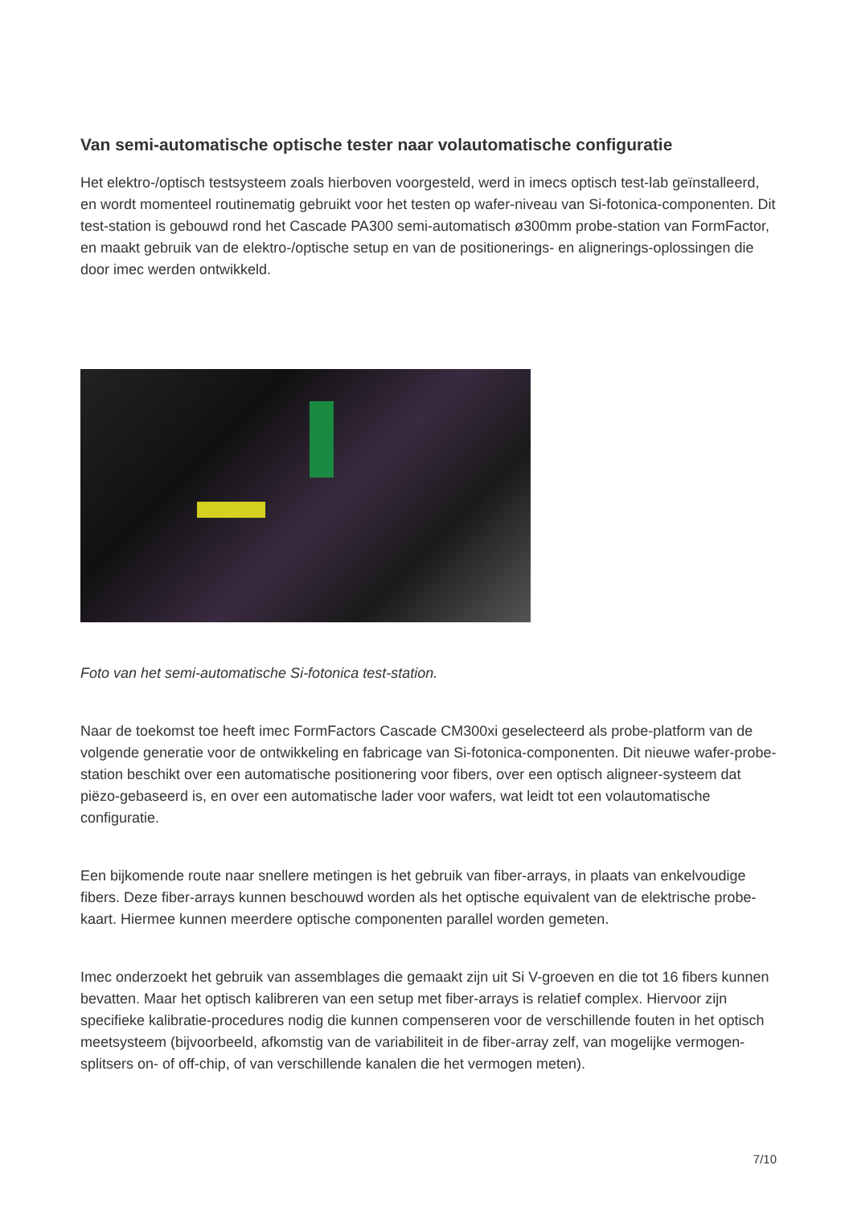Van semi-automatische optische tester naar volautomatische configuratie
Het elektro-/optisch testsysteem zoals hierboven voorgesteld, werd in imecs optisch test-lab geïnstalleerd, en wordt momenteel routinematig gebruikt voor het testen op wafer-niveau van Si-fotonica-componenten. Dit test-station is gebouwd rond het Cascade PA300 semi-automatisch ø300mm probe-station van FormFactor, en maakt gebruik van de elektro-/optische setup en van de positionerings- en alignerings-oplossingen die door imec werden ontwikkeld.
Foto van het semi-automatische Si-fotonica test-station.
Naar de toekomst toe heeft imec FormFactors Cascade CM300xi geselecteerd als probe-platform van de volgende generatie voor de ontwikkeling en fabricage van Si-fotonica-componenten. Dit nieuwe wafer-probe-station beschikt over een automatische positionering voor fibers, over een optisch aligneer-systeem dat piëzo-gebaseerd is, en over een automatische lader voor wafers, wat leidt tot een volautomatische configuratie.
Een bijkomende route naar snellere metingen is het gebruik van fiber-arrays, in plaats van enkelvoudige fibers. Deze fiber-arrays kunnen beschouwd worden als het optische equivalent van de elektrische probe-kaart. Hiermee kunnen meerdere optische componenten parallel worden gemeten.
Imec onderzoekt het gebruik van assemblages die gemaakt zijn uit Si V-groeven en die tot 16 fibers kunnen bevatten. Maar het optisch kalibreren van een setup met fiber-arrays is relatief complex. Hiervoor zijn specifieke kalibratie-procedures nodig die kunnen compenseren voor de verschillende fouten in het optisch meetsysteem (bijvoorbeeld, afkomstig van de variabiliteit in de fiber-array zelf, van mogelijke vermogen-splitsers on- of off-chip, of van verschillende kanalen die het vermogen meten).
7/10